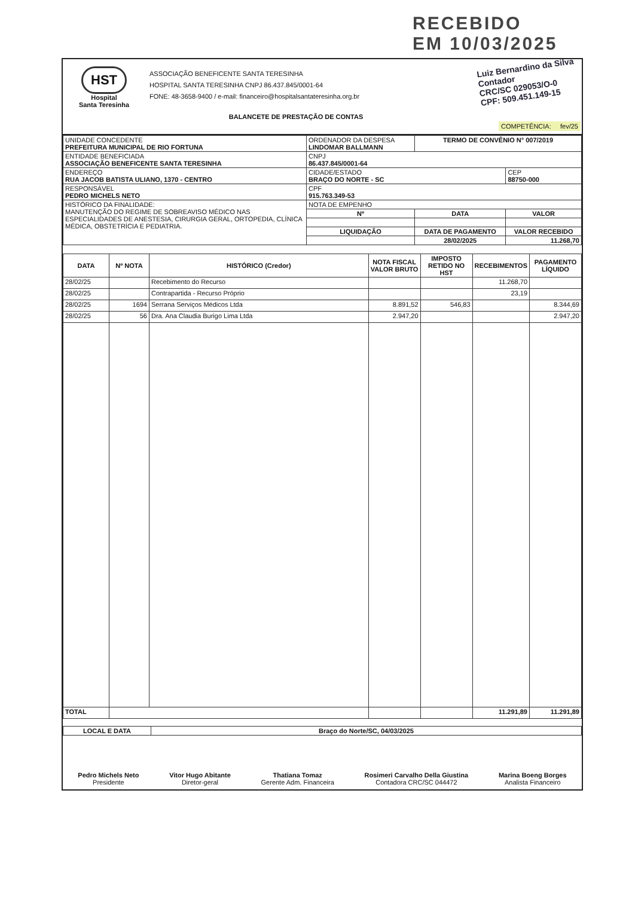RECEBIDO
EM 10/03/2025
Luiz Bernardino da Silva
Contador
CRC/SC 029053/O-0
CPF: 509.451.149-15
HST
Hospital
Santa Teresinha
ASSOCIAÇÃO BENEFICENTE SANTA TERESINHA
HOSPITAL SANTA TERESINHA CNPJ 86.437.845/0001-64
FONE: 48-3658-9400 / e-mail: financeiro@hospitalsantateresinha.org.br
BALANCETE DE PRESTAÇÃO DE CONTAS
COMPETÊNCIA: fev/25
| UNIDADE CONCEDENTE PREFEITURA MUNICIPAL DE RIO FORTUNA | ORDENADOR DA DESPESA LINDOMAR BALLMANN | TERMO DE CONVÊNIO N° 007/2019 | |
| ENTIDADE BENEFICIADA ASSOCIAÇÃO BENEFICENTE SANTA TERESINHA | CNPJ 86.437.845/0001-64 | | |
| ENDEREÇO RUA JACOB BATISTA ULIANO, 1370 - CENTRO | CIDADE/ESTADO BRAÇO DO NORTE - SC | | CEP 88750-000 |
| RESPONSÁVEL PEDRO MICHELS NETO | CPF 915.763.349-53 | | |
| HISTÓRICO DA FINALIDADE: MANUTENÇÃO DO REGIME DE SOBREAVISO MÉDICO NAS ESPECIALIDADES DE ANESTESIA, CIRURGIA GERAL, ORTOPEDIA, CLÍNICA MÉDICA, OBSTETRÍCIA E PEDIATRIA. | NOTA DE EMPENHO | | |
| | Nº | DATA | VALOR |
| | LIQUIDAÇÃO | DATA DE PAGAMENTO | VALOR RECEBIDO |
| | | 28/02/2025 | 11.268,70 |
| DATA | Nº NOTA | HISTÓRICO (Credor) | NOTA FISCAL VALOR BRUTO | IMPOSTO RETIDO NO HST | RECEBIMENTOS | PAGAMENTO LÍQUIDO |
| --- | --- | --- | --- | --- | --- | --- |
| 28/02/25 | | Recebimento do Recurso | | | 11.268,70 | |
| 28/02/25 | | Contrapartida - Recurso Próprio | | | 23,19 | |
| 28/02/25 | 1694 | Serrana Serviços Médicos Ltda | 8.891,52 | 546,83 | | 8.344,69 |
| 28/02/25 | 56 | Dra. Ana Claudia Burigo Lima Ltda | 2.947,20 | | | 2.947,20 |
| TOTAL | | | | | 11.291,89 | 11.291,89 |
| LOCAL E DATA | Braço do Norte/SC, 04/03/2025 |
| --- | --- |
Pedro Michels Neto
Presidente
Vitor Hugo Abitante
Diretor-geral
Thatiana Tomaz
Gerente Adm. Financeira
Rosimeri Carvalho Della Giustina
Contadora CRC/SC 044472
Marina Boeng Borges
Analista Financeiro